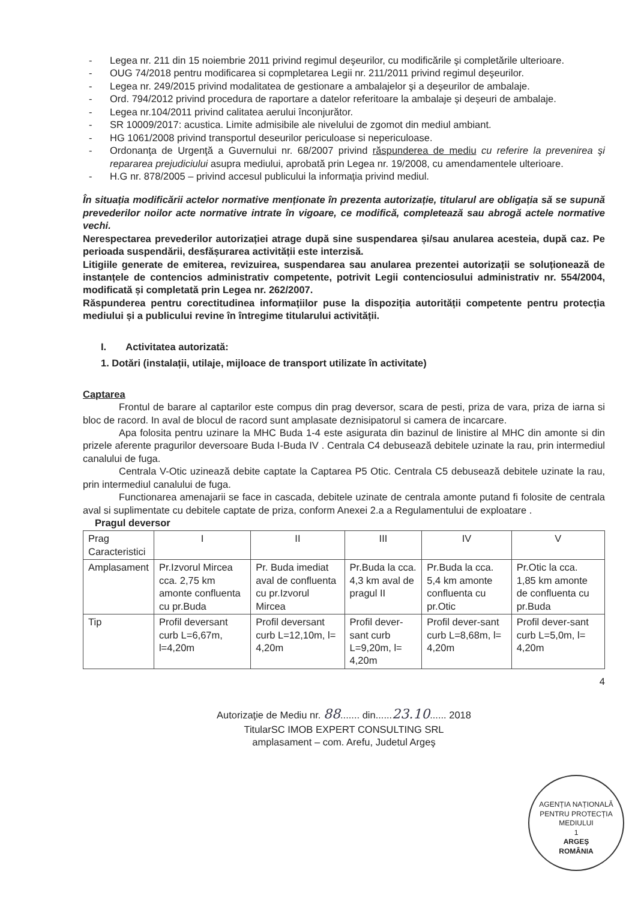- Legea nr. 211 din 15 noiembrie 2011 privind regimul deşeurilor, cu modificările şi completările ulterioare.
- OUG 74/2018 pentru modificarea si copmpletarea Legii nr. 211/2011 privind regimul deşeurilor.
- Legea nr. 249/2015 privind modalitatea de gestionare a ambalajelor şi a deşeurilor de ambalaje.
- Ord. 794/2012 privind procedura de raportare a datelor referitoare la ambalaje şi deşeuri de ambalaje.
- Legea nr.104/2011 privind calitatea aerului înconjurător.
- SR 10009/2017: acustica. Limite admisibile ale nivelului de zgomot din mediul ambiant.
- HG 1061/2008 privind transportul deseurilor periculoase si nepericuloase.
- Ordonanţa de Urgenţă a Guvernului nr. 68/2007 privind răspunderea de mediu cu referire la prevenirea şi repararea prejudiciului asupra mediului, aprobată prin Legea nr. 19/2008, cu amendamentele ulterioare.
- H.G nr. 878/2005 – privind accesul publicului la informaţia privind mediul.
În situația modificării actelor normative menționate în prezenta autorizație, titularul are obligația să se supună prevederilor noilor acte normative intrate în vigoare, ce modifică, completează sau abrogă actele normative vechi.
Nerespectarea prevederilor autorizației atrage după sine suspendarea și/sau anularea acesteia, după caz. Pe perioada suspendării, desfășurarea activității este interzisă.
Litigiile generate de emiterea, revizuirea, suspendarea sau anularea prezentei autorizații se soluționează de instanțele de contencios administrativ competente, potrivit Legii contenciosului administrativ nr. 554/2004, modificată și completată prin Legea nr. 262/2007.
Răspunderea pentru corectitudinea informațiilor puse la dispoziția autorității competente pentru protecția mediului și a publicului revine în întregime titularului activității.
I. Activitatea autorizată:
1. Dotări (instalații, utilaje, mijloace de transport utilizate în activitate)
Captarea
Frontul de barare al captarilor este compus din prag deversor, scara de pesti, priza de vara, priza de iarna si bloc de racord. In aval de blocul de racord sunt amplasate deznisipatorul si camera de incarcare.
Apa folosita pentru uzinare la MHC Buda 1-4 este asigurata din bazinul de linistire al MHC din amonte si din prizele aferente pragurilor deversoare Buda I-Buda IV . Centrala C4 debusează debitele uzinate la rau, prin intermediul canalului de fuga.
Centrala V-Otic uzinează debite captate la Captarea P5 Otic. Centrala C5 debusează debitele uzinate la rau, prin intermediul canalului de fuga.
Functionarea amenajarii se face in cascada, debitele uzinate de centrala amonte putand fi folosite de centrala aval si suplimentate cu debitele captate de priza, conform Anexei 2.a a Regulamentului de exploatare .
Pragul deversor
| Prag Caracteristici | I | II | III | IV | V |
| --- | --- | --- | --- | --- | --- |
| Amplasament | Pr.Izvorul Mircea cca. 2,75 km amonte confluenta cu pr.Buda | Pr. Buda imediat aval de confluenta cu pr.Izvorul Mircea | Pr.Buda la cca. 4,3 km aval de pragul II | Pr.Buda la cca. 5,4 km amonte confluenta cu pr.Otic | Pr.Otic la cca. 1,85 km amonte de confluenta cu pr.Buda |
| Tip | Profil deversant curb L=6,67m, l=4,20m | Profil deversant curb L=12,10m, l= 4,20m | Profil dever-sant curb L=9,20m, l= 4,20m | Profil dever-sant curb L=8,68m, l= 4,20m | Profil dever-sant curb L=5,0m, l= 4,20m |
4
Autorizaţie de Mediu nr. 88....... din......23.10...... 2018
TitularSC IMOB EXPERT CONSULTING SRL
amplasament – com. Arefu, Judetul Argeş
AGENȚIA NAȚIONALĂ PENTRU PROTECȚIA MEDIULUI
1
ARGEȘ
ROMÂNIA